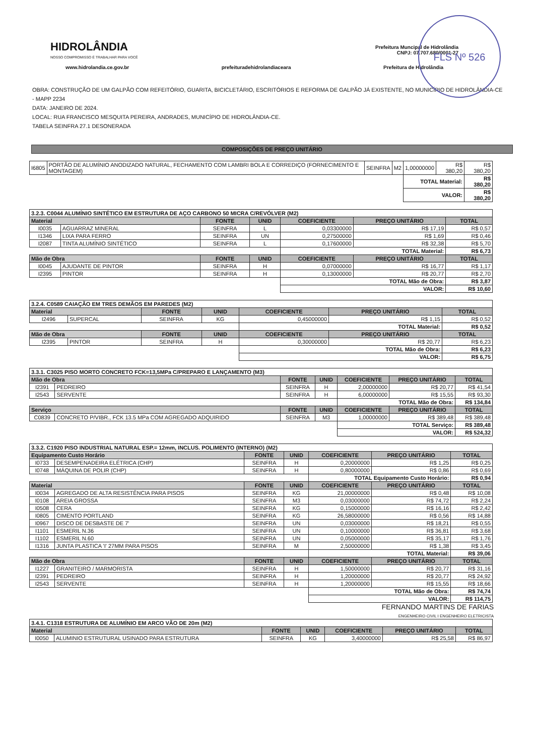FLS Nº 526
HIDROLÂNDIA
NOSSO COMPROMISSO É TRABALHAR PARA VOCÊ
Prefeitura Muncipal de Hidrolândia
CNPJ: 07.707.680/0001-27
www.hidrolandia.ce.gov.br prefeituradehidrolandiaceara Prefeitura de Hidrolândia
OBRA: CONSTRUÇÃO DE UM GALPÃO COM REFEITÓRIO, GUARITA, BICICLETÁRIO, ESCRITÓRIOS E REFORMA DE GALPÃO JÁ EXISTENTE, NO MUNICÍPIO DE HIDROLÂNDIA-CE - MAPP 2234
DATA: JANEIRO DE 2024.
LOCAL: RUA FRANCISCO MESQUITA PEREIRA, ANDRADES, MUNICÍPIO DE HIDROLÂNDIA-CE.
TABELA SEINFRA 27.1 DESONERADA
COMPOSIÇÕES DE PREÇO UNITÁRIO
| I6805 | PORTÃO DE ALUMÍNIO ANODIZADO NATURAL, FECHAMENTO COM LAMBRI BOLA E CORREDIÇO (FORNECIMENTO E MONTAGEM) | SEINFRA | M2 | 1,00000000 | R$ 380,20 | R$ 380,20 |
| | | | | TOTAL Material: | | R$ 380,20 |
| | | | | VALOR: | | R$ 380,20 |
| 3.2.3. C0044 ALUMÍNIO SINTÉTICO EM ESTRUTURA DE AÇO CARBONO 50 MICRA C/REVÓLVER (M2) | | | | | | |
| Material | | FONTE | UNID | COEFICIENTE | PREÇO UNITÁRIO | TOTAL |
| I0035 | AGUARRAZ MINERAL | SEINFRA | L | 0,03300000 | R$ 17,19 | R$ 0,57 |
| I1346 | LIXA PARA FERRO | SEINFRA | UN | 0,27500000 | R$ 1,69 | R$ 0,46 |
| I2087 | TINTA ALUMÍNIO SINTÉTICO | SEINFRA | L | 0,17600000 | R$ 32,38 | R$ 5,70 |
| | | | | TOTAL Material: | | R$ 6,73 |
| Mão de Obra | | FONTE | UNID | COEFICIENTE | PREÇO UNITÁRIO | TOTAL |
| I0045 | AJUDANTE DE PINTOR | SEINFRA | H | 0,07000000 | R$ 16,77 | R$ 1,17 |
| I2395 | PINTOR | SEINFRA | H | 0,13000000 | R$ 20,77 | R$ 2,70 |
| | | | | TOTAL Mão de Obra: | | R$ 3,87 |
| | | | | VALOR: | | R$ 10,60 |
| 3.2.4. C0589 CAIAÇÃO EM TRES DEMÃOS EM PAREDES (M2) | | | | | | |
| Material | | FONTE | UNID | COEFICIENTE | PREÇO UNITÁRIO | TOTAL |
| I2496 | SUPERCAL | SEINFRA | KG | 0,45000000 | R$ 1,15 | R$ 0,52 |
| | | | | TOTAL Material: | | R$ 0,52 |
| Mão de Obra | | FONTE | UNID | COEFICIENTE | PREÇO UNITÁRIO | TOTAL |
| I2395 | PINTOR | SEINFRA | H | 0,30000000 | R$ 20,77 | R$ 6,23 |
| | | | | TOTAL Mão de Obra: | | R$ 6,23 |
| | | | | VALOR: | | R$ 6,75 |
| 3.3.1. C3025 PISO MORTO CONCRETO FCK=13,5MPa C/PREPARO E LANÇAMENTO (M3) | | | | | | |
| Mão de Obra | | FONTE | UNID | COEFICIENTE | PREÇO UNITÁRIO | TOTAL |
| I2391 | PEDREIRO | SEINFRA | H | 2,00000000 | R$ 20,77 | R$ 41,54 |
| I2543 | SERVENTE | SEINFRA | H | 6,00000000 | R$ 15,55 | R$ 93,30 |
| | | | | TOTAL Mão de Obra: | | R$ 134,84 |
| Serviço | | FONTE | UNID | COEFICIENTE | PREÇO UNITÁRIO | TOTAL |
| C0839 | CONCRETO P/VIBR., FCK 13.5 MPa COM AGREGADO ADQUIRIDO | SEINFRA | M3 | 1,00000000 | R$ 389,48 | R$ 389,48 |
| | | | | TOTAL Serviço: | | R$ 389,48 |
| | | | | VALOR: | | R$ 524,32 |
| 3.3.2. C1920 PISO INDUSTRIAL NATURAL ESP.= 12mm, INCLUS. POLIMENTO (INTERNO) (M2) | | | | | | |
| Equipamento Custo Horário | | FONTE | UNID | COEFICIENTE | PREÇO UNITÁRIO | TOTAL |
| I0733 | DESEMPENADEIRA ELÉTRICA (CHP) | SEINFRA | H | 0,20000000 | R$ 1,25 | R$ 0,25 |
| I0748 | MÁQUINA DE POLIR (CHP) | SEINFRA | H | 0,80000000 | R$ 0,86 | R$ 0,69 |
| | | | | TOTAL Equipamento Custo Horário: | | R$ 0,94 |
| Material | | FONTE | UNID | COEFICIENTE | PREÇO UNITÁRIO | TOTAL |
| I0034 | AGREGADO DE ALTA RESISTÊNCIA PARA PISOS | SEINFRA | KG | 21,00000000 | R$ 0,48 | R$ 10,08 |
| I0108 | AREIA GROSSA | SEINFRA | M3 | 0,03000000 | R$ 74,72 | R$ 2,24 |
| I0508 | CERA | SEINFRA | KG | 0,15000000 | R$ 16,16 | R$ 2,42 |
| I0805 | CIMENTO PORTLAND | SEINFRA | KG | 26,58000000 | R$ 0,56 | R$ 14,88 |
| I0967 | DISCO DE DESBASTE DE 7' | SEINFRA | UN | 0,03000000 | R$ 18,21 | R$ 0,55 |
| I1101 | ESMERIL N.36 | SEINFRA | UN | 0,10000000 | R$ 36,81 | R$ 3,68 |
| I1102 | ESMERIL N.60 | SEINFRA | UN | 0,05000000 | R$ 35,17 | R$ 1,76 |
| I1316 | JUNTA PLASTICA 'I' 27MM PARA PISOS | SEINFRA | M | 2,50000000 | R$ 1,38 | R$ 3,45 |
| | | | | TOTAL Material: | | R$ 39,06 |
| Mão de Obra | | FONTE | UNID | COEFICIENTE | PREÇO UNITÁRIO | TOTAL |
| I1227 | GRANITEIRO / MARMORISTA | SEINFRA | H | 1,50000000 | R$ 20,77 | R$ 31,16 |
| I2391 | PEDREIRO | SEINFRA | H | 1,20000000 | R$ 20,77 | R$ 24,92 |
| I2543 | SERVENTE | SEINFRA | H | 1,20000000 | R$ 15,55 | R$ 18,66 |
| | | | | TOTAL Mão de Obra: | | R$ 74,74 |
| | | | | VALOR: | | R$ 114,75 |
FERNANDO MARTINS DE FARIAS
ENGENHEIRO CIVIL I ENGENHEIRO ELETRICISTA
| 3.4.1. C1318 ESTRUTURA DE ALUMÍNIO EM ARCO VÃO DE 20m (M2) | | | | | | |
| Material | | FONTE | UNID | COEFICIENTE | PREÇO UNITÁRIO | TOTAL |
| I0050 | ALUMINIO ESTRUTURAL USINADO PARA ESTRUTURA | SEINFRA | KG | 3,40000000 | R$ 25,58 | R$ 86,97 |